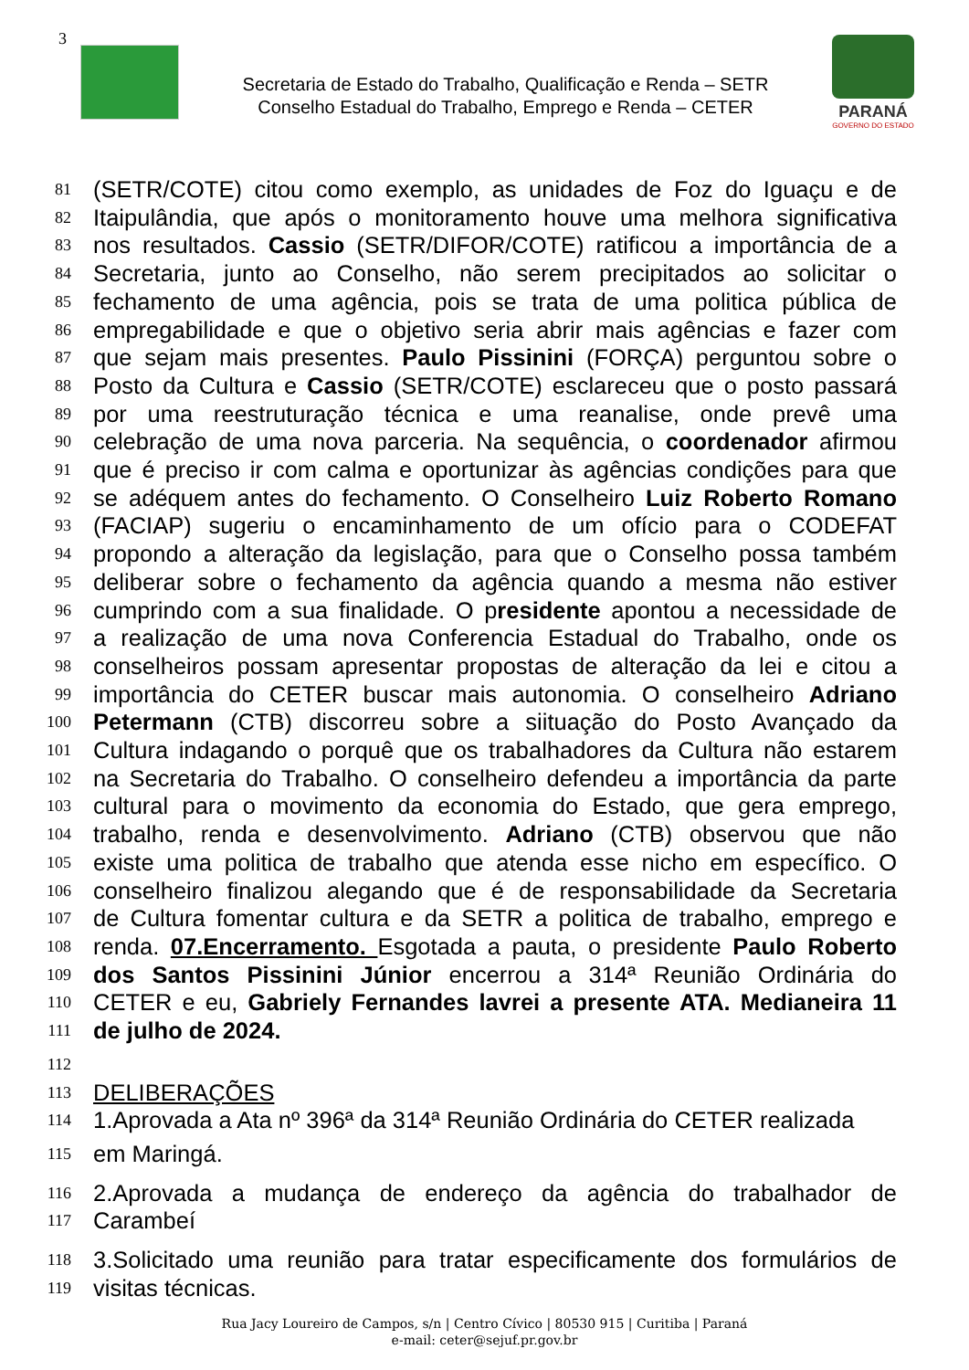3
Secretaria de Estado do Trabalho, Qualificação e Renda – SETR
Conselho Estadual do Trabalho, Emprego e Renda – CETER
PARANÁ
GOVERNO DO ESTADO
81 (SETR/COTE) citou como exemplo, as unidades de Foz do Iguaçu e de
82 Itaipulândia, que após o monitoramento houve uma melhora significativa
83 nos resultados. Cassio (SETR/DIFOR/COTE) ratificou a importância de a
84 Secretaria, junto ao Conselho, não serem precipitados ao solicitar o
85 fechamento de uma agência, pois se trata de uma politica pública de
86 empregabilidade e que o objetivo seria abrir mais agências e fazer com
87 que sejam mais presentes. Paulo Pissinini (FORÇA) perguntou sobre o
88 Posto da Cultura e Cassio (SETR/COTE) esclareceu que o posto passará
89 por uma reestruturação técnica e uma reanalise, onde prevê uma
90 celebração de uma nova parceria. Na sequência, o coordenador afirmou
91 que é preciso ir com calma e oportunizar às agências condições para que
92 se adéquem antes do fechamento. O Conselheiro Luiz Roberto Romano
93 (FACIAP) sugeriu o encaminhamento de um ofício para o CODEFAT
94 propondo a alteração da legislação, para que o Conselho possa também
95 deliberar sobre o fechamento da agência quando a mesma não estiver
96 cumprindo com a sua finalidade. O presidente apontou a necessidade de
97 a realização de uma nova Conferencia Estadual do Trabalho, onde os
98 conselheiros possam apresentar propostas de alteração da lei e citou a
99 importância do CETER buscar mais autonomia. O conselheiro Adriano
100 Petermann (CTB) discorreu sobre a siituação do Posto Avançado da
101 Cultura indagando o porquê que os trabalhadores da Cultura não estarem
102 na Secretaria do Trabalho. O conselheiro defendeu a importância da parte
103 cultural para o movimento da economia do Estado, que gera emprego,
104 trabalho, renda e desenvolvimento. Adriano (CTB) observou que não
105 existe uma politica de trabalho que atenda esse nicho em específico. O
106 conselheiro finalizou alegando que é de responsabilidade da Secretaria
107 de Cultura fomentar cultura e da SETR a politica de trabalho, emprego e
108 renda. 07.Encerramento. Esgotada a pauta, o presidente Paulo Roberto
109 dos Santos Pissinini Júnior encerrou a 314ª Reunião Ordinária do
110 CETER e eu, Gabriely Fernandes lavrei a presente ATA. Medianeira 11
111 de julho de 2024.
112
113 DELIBERAÇÕES
114 1.Aprovada a Ata nº 396ª da 314ª Reunião Ordinária do CETER realizada
115 em Maringá.
116 2.Aprovada a mudança de endereço da agência do trabalhador de
117 Carambeí
118 3.Solicitado uma reunião para tratar especificamente dos formulários de
119 visitas técnicas.
Rua Jacy Loureiro de Campos, s/n | Centro Cívico | 80530 915 | Curitiba | Paraná
e-mail: ceter@sejuf.pr.gov.br